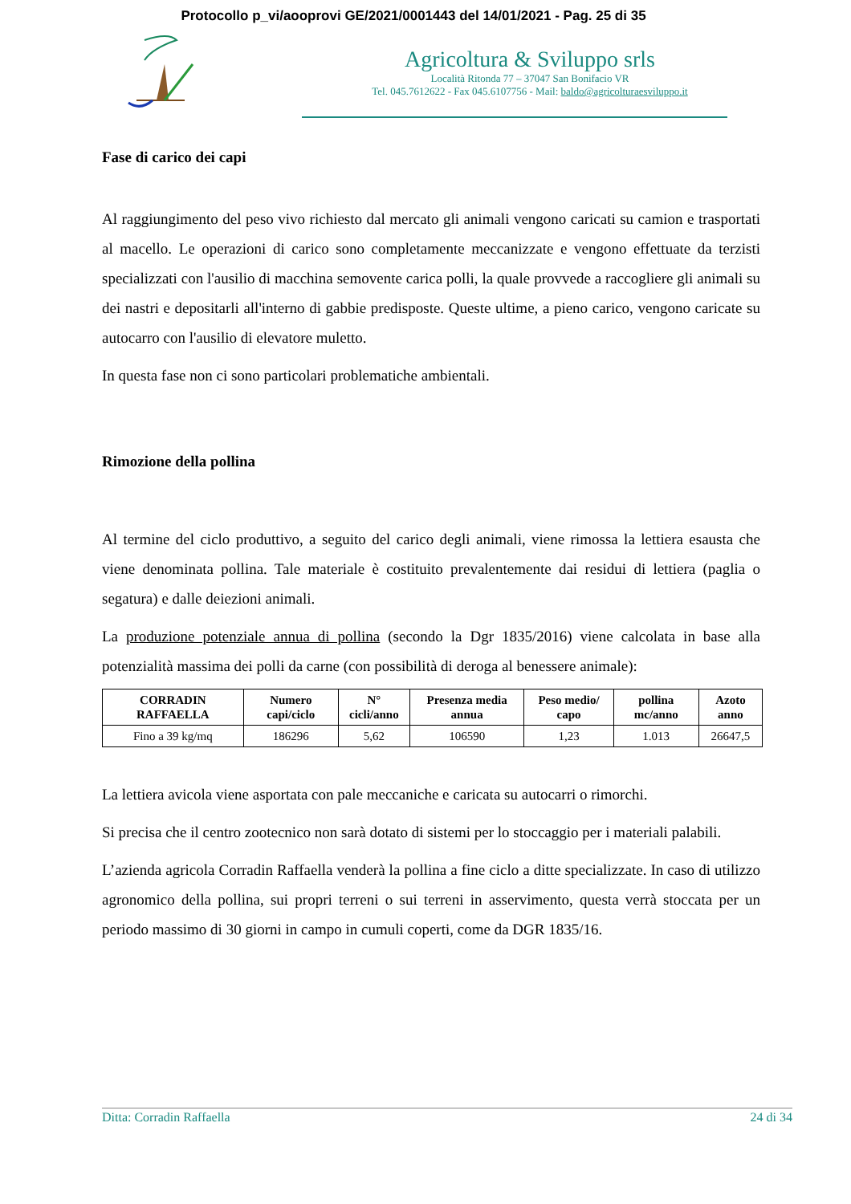Protocollo p_vi/aooprovi GE/2021/0001443 del 14/01/2021 - Pag. 25 di 35
Agricoltura & Sviluppo srls
Località Ritonda 77 – 37047 San Bonifacio VR
Tel. 045.7612622 - Fax 045.6107756 - Mail: baldo@agricolturaesviluppo.it
Fase di carico dei capi
Al raggiungimento del peso vivo richiesto dal mercato gli animali vengono caricati su camion e trasportati al macello. Le operazioni di carico sono completamente meccanizzate e vengono effettuate da terzisti specializzati con l'ausilio di macchina semovente carica polli, la quale provvede a raccogliere gli animali su dei nastri e depositarli all'interno di gabbie predisposte. Queste ultime, a pieno carico, vengono caricate su autocarro con l'ausilio di elevatore muletto.
In questa fase non ci sono particolari problematiche ambientali.
Rimozione della pollina
Al termine del ciclo produttivo, a seguito del carico degli animali, viene rimossa la lettiera esausta che viene denominata pollina. Tale materiale è costituito prevalentemente dai residui di lettiera (paglia o segatura) e dalle deiezioni animali.
La produzione potenziale annua di pollina (secondo la Dgr 1835/2016) viene calcolata in base alla potenzialità massima dei polli da carne (con possibilità di deroga al benessere animale):
| CORRADIN RAFFAELLA | Numero capi/ciclo | N° cicli/anno | Presenza media annua | Peso medio/ capo | pollina mc/anno | Azoto anno |
| --- | --- | --- | --- | --- | --- | --- |
| Fino a 39 kg/mq | 186296 | 5,62 | 106590 | 1,23 | 1.013 | 26647,5 |
La lettiera avicola viene asportata con pale meccaniche e caricata su autocarri o rimorchi.
Si precisa che il centro zootecnico non sarà dotato di sistemi per lo stoccaggio per i materiali palabili.
L’azienda agricola Corradin Raffaella venderà la pollina a fine ciclo a ditte specializzate. In caso di utilizzo agronomico della pollina, sui propri terreni o sui terreni in asservimento, questa verrà stoccata per un periodo massimo di 30 giorni in campo in cumuli coperti, come da DGR 1835/16.
Ditta: Corradin Raffaella 24 di 34